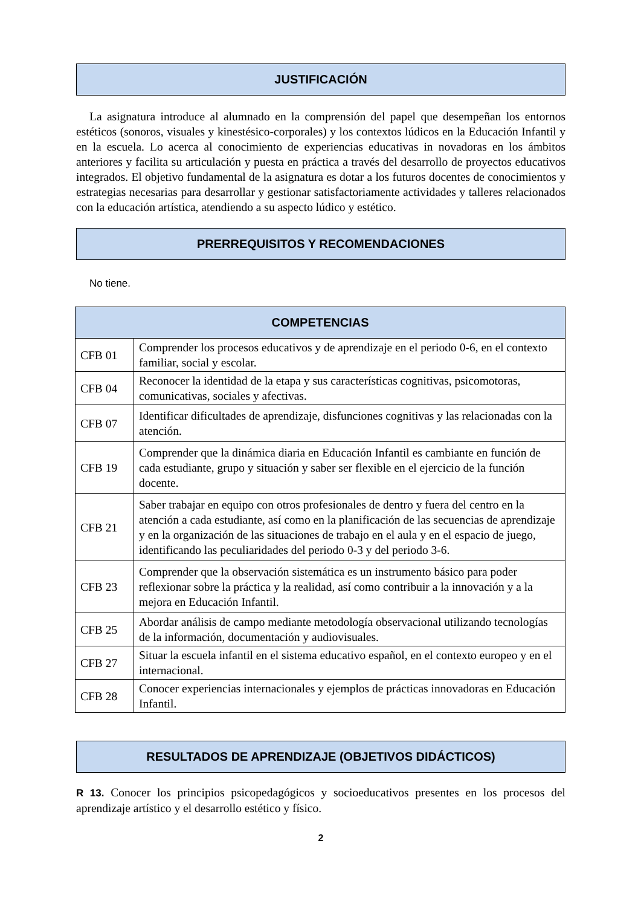JUSTIFICACIÓN
La asignatura introduce al alumnado en la comprensión del papel que desempeñan los entornos estéticos (sonoros, visuales y kinestésico-corporales) y los contextos lúdicos en la Educación Infantil y en la escuela. Lo acerca al conocimiento de experiencias educativas in novadoras en los ámbitos anteriores y facilita su articulación y puesta en práctica a través del desarrollo de proyectos educativos integrados. El objetivo fundamental de la asignatura es dotar a los futuros docentes de conocimientos y estrategias necesarias para desarrollar y gestionar satisfactoriamente actividades y talleres relacionados con la educación artística, atendiendo a su aspecto lúdico y estético.
PRERREQUISITOS Y RECOMENDACIONES
No tiene.
| COMPETENCIAS | |
| --- | --- |
| CFB 01 | Comprender los procesos educativos y de aprendizaje en el periodo 0-6, en el contexto familiar, social y escolar. |
| CFB 04 | Reconocer la identidad de la etapa y sus características cognitivas, psicomotoras, comunicativas, sociales y afectivas. |
| CFB 07 | Identificar dificultades de aprendizaje, disfunciones cognitivas y las relacionadas con la atención. |
| CFB 19 | Comprender que la dinámica diaria en Educación Infantil es cambiante en función de cada estudiante, grupo y situación y saber ser flexible en el ejercicio de la función docente. |
| CFB 21 | Saber trabajar en equipo con otros profesionales de dentro y fuera del centro en la atención a cada estudiante, así como en la planificación de las secuencias de aprendizaje y en la organización de las situaciones de trabajo en el aula y en el espacio de juego, identificando las peculiaridades del periodo 0-3 y del periodo 3-6. |
| CFB 23 | Comprender que la observación sistemática es un instrumento básico para poder reflexionar sobre la práctica y la realidad, así como contribuir a la innovación y a la mejora en Educación Infantil. |
| CFB 25 | Abordar análisis de campo mediante metodología observacional utilizando tecnologías de la información, documentación y audiovisuales. |
| CFB 27 | Situar la escuela infantil en el sistema educativo español, en el contexto europeo y en el internacional. |
| CFB 28 | Conocer experiencias internacionales y ejemplos de prácticas innovadoras en Educación Infantil. |
RESULTADOS DE APRENDIZAJE (OBJETIVOS DIDÁCTICOS)
R 13. Conocer los principios psicopedagógicos y socioeducativos presentes en los procesos del aprendizaje artístico y el desarrollo estético y físico.
2